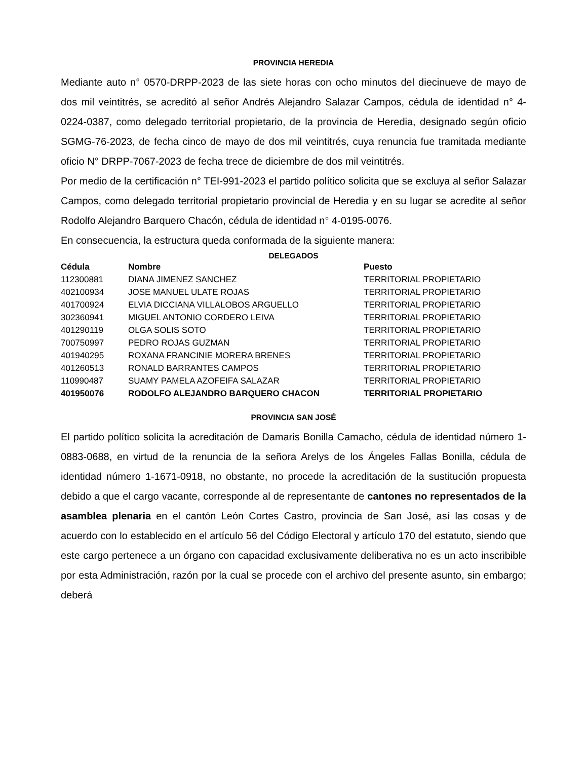PROVINCIA HEREDIA
Mediante auto n° 0570-DRPP-2023 de las siete horas con ocho minutos del diecinueve de mayo de dos mil veintitrés, se acreditó al señor Andrés Alejandro Salazar Campos, cédula de identidad n° 4-0224-0387, como delegado territorial propietario, de la provincia de Heredia, designado según oficio SGMG-76-2023, de fecha cinco de mayo de dos mil veintitrés, cuya renuncia fue tramitada mediante oficio N° DRPP-7067-2023 de fecha trece de diciembre de dos mil veintitrés.
Por medio de la certificación n° TEI-991-2023 el partido político solicita que se excluya al señor Salazar Campos, como delegado territorial propietario provincial de Heredia y en su lugar se acredite al señor Rodolfo Alejandro Barquero Chacón, cédula de identidad n° 4-0195-0076.
En consecuencia, la estructura queda conformada de la siguiente manera:
DELEGADOS
| Cédula | Nombre | Puesto |
| --- | --- | --- |
| 112300881 | DIANA JIMENEZ SANCHEZ | TERRITORIAL PROPIETARIO |
| 402100934 | JOSE MANUEL ULATE ROJAS | TERRITORIAL PROPIETARIO |
| 401700924 | ELVIA DICCIANA VILLALOBOS ARGUELLO | TERRITORIAL PROPIETARIO |
| 302360941 | MIGUEL ANTONIO CORDERO LEIVA | TERRITORIAL PROPIETARIO |
| 401290119 | OLGA SOLIS SOTO | TERRITORIAL PROPIETARIO |
| 700750997 | PEDRO ROJAS GUZMAN | TERRITORIAL PROPIETARIO |
| 401940295 | ROXANA FRANCINIE MORERA BRENES | TERRITORIAL PROPIETARIO |
| 401260513 | RONALD BARRANTES CAMPOS | TERRITORIAL PROPIETARIO |
| 110990487 | SUAMY PAMELA AZOFEIFA SALAZAR | TERRITORIAL PROPIETARIO |
| 401950076 | RODOLFO ALEJANDRO BARQUERO CHACON | TERRITORIAL PROPIETARIO |
PROVINCIA SAN JOSÉ
El partido político solicita la acreditación de Damaris Bonilla Camacho, cédula de identidad número 1-0883-0688, en virtud de la renuncia de la señora Arelys de los Ángeles Fallas Bonilla, cédula de identidad número 1-1671-0918, no obstante, no procede la acreditación de la sustitución propuesta debido a que el cargo vacante, corresponde al de representante de cantones no representados de la asamblea plenaria en el cantón León Cortes Castro, provincia de San José, así las cosas y de acuerdo con lo establecido en el artículo 56 del Código Electoral y artículo 170 del estatuto, siendo que este cargo pertenece a un órgano con capacidad exclusivamente deliberativa no es un acto inscribible por esta Administración, razón por la cual se procede con el archivo del presente asunto, sin embargo; deberá